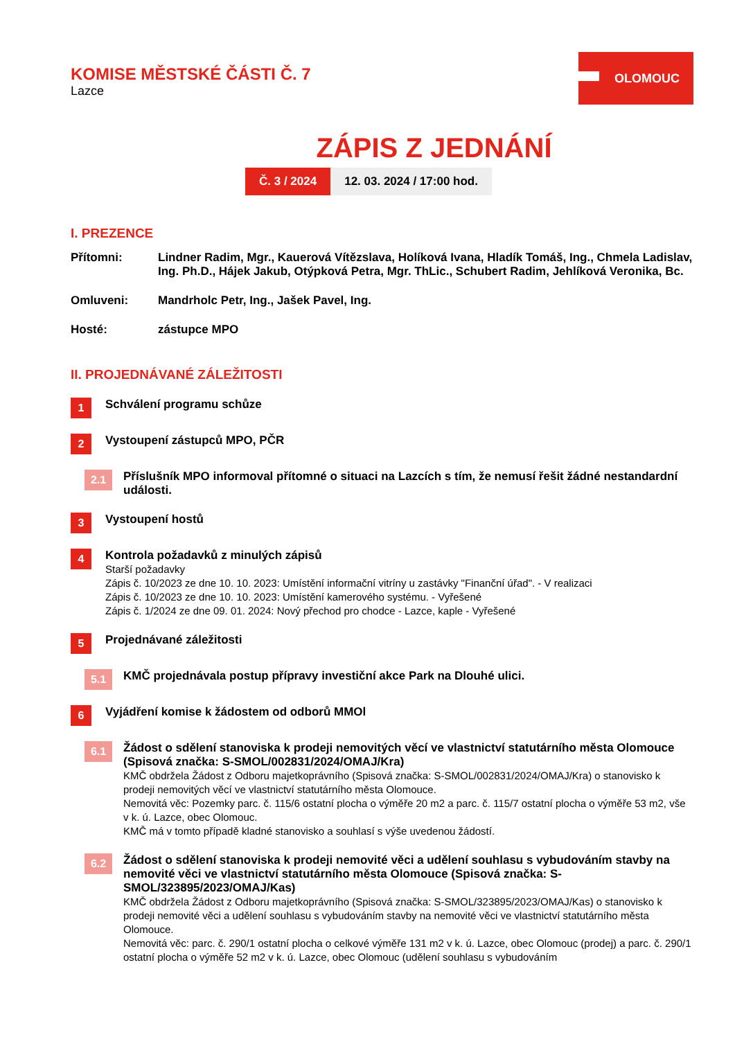KOMISE MĚSTSKÉ ČÁSTI Č. 7
Lazce
OLOMOUC
ZÁPIS Z JEDNÁNÍ
Č. 3 / 2024 12. 03. 2024 / 17:00 hod.
I. PREZENCE
Přítomni: Lindner Radim, Mgr., Kauerová Vítězslava, Holíková Ivana, Hladík Tomáš, Ing., Chmela Ladislav, Ing. Ph.D., Hájek Jakub, Otýpková Petra, Mgr. ThLic., Schubert Radim, Jehlíková Veronika, Bc.
Omluveni: Mandrholc Petr, Ing., Jašek Pavel, Ing.
Hosté: zástupce MPO
II. PROJEDNÁVANÉ ZÁLEŽITOSTI
1
Schválení programu schůze
2
Vystoupení zástupců MPO, PČR
2.1
Příslušník MPO informoval přítomné o situaci na Lazcích s tím, že nemusí řešit žádné nestandardní události.
3
Vystoupení hostů
4
Kontrola požadavků z minulých zápisů
Starší požadavky
Zápis č. 10/2023 ze dne 10. 10. 2023: Umístění informační vitríny u zastávky "Finanční úřad". - V realizaci
Zápis č. 10/2023 ze dne 10. 10. 2023: Umístění kamerového systému. - Vyřešené
Zápis č. 1/2024 ze dne 09. 01. 2024: Nový přechod pro chodce - Lazce, kaple - Vyřešené
5
Projednávané záležitosti
5.1
KMČ projednávala postup přípravy investiční akce Park na Dlouhé ulici.
6
Vyjádření komise k žádostem od odborů MMOl
6.1
Žádost o sdělení stanoviska k prodeji nemovitých věcí ve vlastnictví statutárního města Olomouce (Spisová značka: S-SMOL/002831/2024/OMAJ/Kra)
KMČ obdržela Žádost z Odboru majetkoprávního (Spisová značka: S-SMOL/002831/2024/OMAJ/Kra) o stanovisko k prodeji nemovitých věcí ve vlastnictví statutárního města Olomouce.
Nemovitá věc: Pozemky parc. č. 115/6 ostatní plocha o výměře 20 m2 a parc. č. 115/7 ostatní plocha o výměře 53 m2, vše v k. ú. Lazce, obec Olomouc.
KMČ má v tomto případě kladné stanovisko a souhlasí s výše uvedenou žádostí.
6.2
Žádost o sdělení stanoviska k prodeji nemovité věci a udělení souhlasu s vybudováním stavby na nemovité věci ve vlastnictví statutárního města Olomouce (Spisová značka: S-SMOL/323895/2023/OMAJ/Kas)
KMČ obdržela Žádost z Odboru majetkoprávního (Spisová značka: S-SMOL/323895/2023/OMAJ/Kas) o stanovisko k prodeji nemovité věci a udělení souhlasu s vybudováním stavby na nemovité věci ve vlastnictví statutárního města Olomouce.
Nemovitá věc: parc. č. 290/1 ostatní plocha o celkové výměře 131 m2 v k. ú. Lazce, obec Olomouc (prodej) a parc. č. 290/1 ostatní plocha o výměře 52 m2 v k. ú. Lazce, obec Olomouc (udělení souhlasu s vybudováním